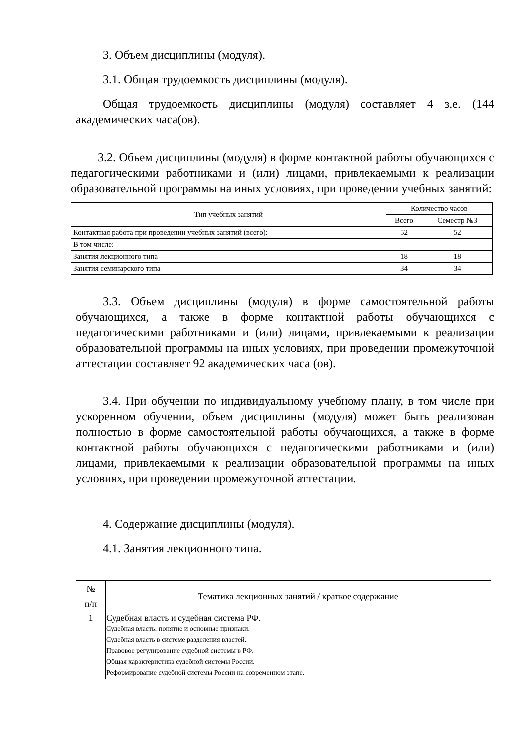3. Объем дисциплины (модуля).
3.1. Общая трудоемкость дисциплины (модуля).
Общая трудоемкость дисциплины (модуля) составляет 4 з.е. (144 академических часа(ов).
3.2. Объем дисциплины (модуля) в форме контактной работы обучающихся с педагогическими работниками и (или) лицами, привлекаемыми к реализации образовательной программы на иных условиях, при проведении учебных занятий:
| Тип учебных занятий | Количество часов | |
| --- | --- | --- |
| | Всего | Семестр №3 |
| Контактная работа при проведении учебных занятий (всего): | 52 | 52 |
| В том числе: | | |
| Занятия лекционного типа | 18 | 18 |
| Занятия семинарского типа | 34 | 34 |
3.3. Объем дисциплины (модуля) в форме самостоятельной работы обучающихся, а также в форме контактной работы обучающихся с педагогическими работниками и (или) лицами, привлекаемыми к реализации образовательной программы на иных условиях, при проведении промежуточной аттестации составляет 92 академических часа (ов).
3.4. При обучении по индивидуальному учебному плану, в том числе при ускоренном обучении, объем дисциплины (модуля) может быть реализован полностью в форме самостоятельной работы обучающихся, а также в форме контактной работы обучающихся с педагогическими работниками и (или) лицами, привлекаемыми к реализации образовательной программы на иных условиях, при проведении промежуточной аттестации.
4. Содержание дисциплины (модуля).
4.1. Занятия лекционного типа.
| № п/п | Тематика лекционных занятий / краткое содержание |
| --- | --- |
| 1 | Судебная власть и судебная система РФ. Судебная власть: понятие и основные признаки. Судебная власть в системе разделения властей. Правовое регулирование судебной системы в РФ. Общая характеристика судебной системы России. Реформирование судебной системы России на современном этапе. |